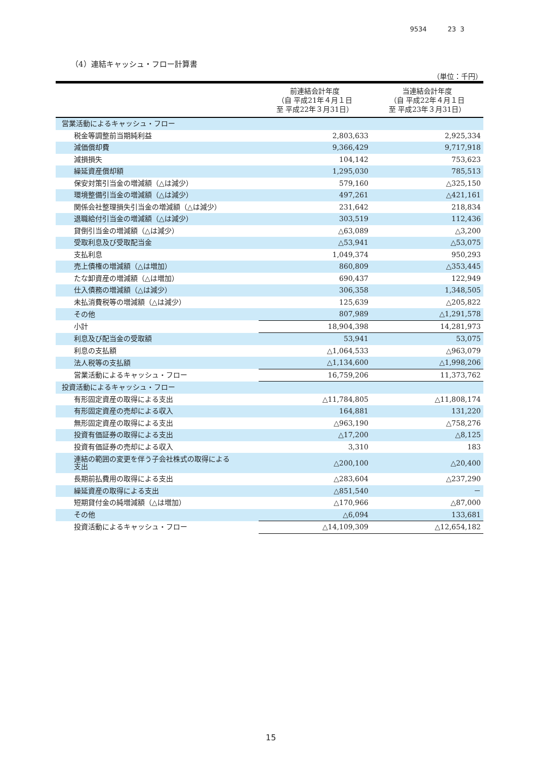9534 23 3
（4）連結キャッシュ・フロー計算書
（単位：千円）
| | 前連結会計年度 （自 平成21年４月１日 至 平成22年３月31日） | 当連結会計年度 （自 平成22年４月１日 至 平成23年３月31日） |
| --- | --- | --- |
| 営業活動によるキャッシュ・フロー | | |
| 税金等調整前当期純利益 | 2,803,633 | 2,925,334 |
| 減価償却費 | 9,366,429 | 9,717,918 |
| 減損損失 | 104,142 | 753,623 |
| 繰延資産償却額 | 1,295,030 | 785,513 |
| 保安対策引当金の増減額（△は減少） | 579,160 | △325,150 |
| 環境整備引当金の増減額（△は減少） | 497,261 | △421,161 |
| 関係会社整理損失引当金の増減額（△は減少） | 231,642 | 218,834 |
| 退職給付引当金の増減額（△は減少） | 303,519 | 112,436 |
| 貸倒引当金の増減額（△は減少） | △63,089 | △3,200 |
| 受取利息及び受取配当金 | △53,941 | △53,075 |
| 支払利息 | 1,049,374 | 950,293 |
| 売上債権の増減額（△は増加） | 860,809 | △353,445 |
| たな卸資産の増減額（△は増加） | 690,437 | 122,949 |
| 仕入債務の増減額（△は減少） | 306,358 | 1,348,505 |
| 未払消費税等の増減額（△は減少） | 125,639 | △205,822 |
| その他 | 807,989 | △1,291,578 |
| 小計 | 18,904,398 | 14,281,973 |
| 利息及び配当金の受取額 | 53,941 | 53,075 |
| 利息の支払額 | △1,064,533 | △963,079 |
| 法人税等の支払額 | △1,134,600 | △1,998,206 |
| 営業活動によるキャッシュ・フロー | 16,759,206 | 11,373,762 |
| 投資活動によるキャッシュ・フロー | | |
| 有形固定資産の取得による支出 | △11,784,805 | △11,808,174 |
| 有形固定資産の売却による収入 | 164,881 | 131,220 |
| 無形固定資産の取得による支出 | △963,190 | △758,276 |
| 投資有価証券の取得による支出 | △17,200 | △8,125 |
| 投資有価証券の売却による収入 | 3,310 | 183 |
| 連結の範囲の変更を伴う子会社株式の取得による 支出 | △200,100 | △20,400 |
| 長期前払費用の取得による支出 | △283,604 | △237,290 |
| 繰延資産の取得による支出 | △851,540 | － |
| 短期貸付金の純増減額（△は増加） | △170,966 | △87,000 |
| その他 | △6,094 | 133,681 |
| 投資活動によるキャッシュ・フロー | △14,109,309 | △12,654,182 |
15